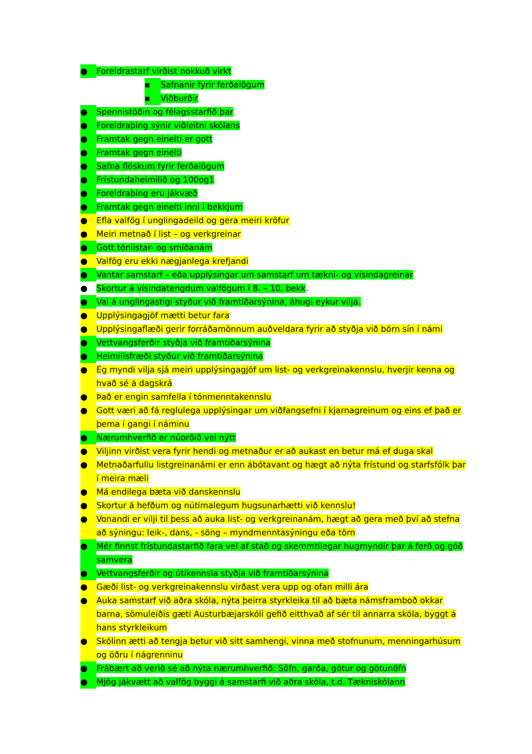● Foreldrastarf virðist nokkuð virkt
▪ Safnanir fyrir ferðalögum
▪ Viðburðir
● Spennistöðin og félagsstarfið þar
● Foreldraþing sýnir viðleitni skólans
● Framtak gegn einelti er gott
● Framtak gegn einelti
● Safna flöskum fyrir ferðalögum
● Frístundaheimilið og 100og1
● Foreldraþing eru jákvæð
● Framtak gegn einelti inni í bekkjum
● Efla valfög í unglingadeild og gera meiri kröfur
● Meiri metnað í list – og verkgreinar
● Gott tónlistar- og smíðanám
● Valfög eru ekki nægjanlega krefjandi
● Vantar samstarf – eða upplýsingar um samstarf um tækni- og vísindagreinar
● Skortur á vísindatengdum valfögum í 8. – 10. bekk.
● Val á unglingastigi styður við framtíðarsýnina, áhugi eykur vilja.
● Upplýsingagjöf mætti betur fara
● Upplýsingaflæði gerir forráðamönnum auðveldara fyrir að styðja við börn sín í námi
● Vettvangsferðir styðja við framtíðarsýnina
● Heimilisfræði styður við framtíðarsýnina
● Ég myndi vilja sjá meiri upplýsingagjöf um list- og verkgreinakennslu, hverjir kenna og hvað sé á dagskrá
● Það er engin samfella í tónmenntakennslu
● Gott væri að fá reglulega upplýsingar um viðfangsefni í kjarnagreinum og eins ef það er þema í gangi í náminu
● Nærumhverfið er núorðið vel nýtt
● Viljinn virðist vera fyrir hendi og metnaður er að aukast en betur má ef duga skal
● Metnaðarfullu listgreinanámi er enn ábótavant og hægt að nýta frístund og starfsfólk þar í meira mæli
● Má endilega bæta við danskennslu
● Skortur á hefðum og nútímalegum hugsunarhætti við kennslu!
● Vonandi er vilji til þess að auka list- og verkgreinanám, hægt að gera með því að stefna að sýningu: leik-, dans, - söng – myndmenntasýningu eða törn
● Mér finnst frístundastarfið fara vel af stað og skemmtilegar hugmyndir þar á ferð og góð samvera
● Vettvangsferðir og útikennsla styðja við framtíðarsýnina
● Gæði list- og verkgreinakennslu virðast vera upp og ofan milli ára
● Auka samstarf við aðra skóla, nýta þeirra styrkleika til að bæta námsframboð okkar barna, sömuleiðis gæti Austurbæjarskóli gefið eitthvað af sér til annarra skóla, byggt á hans styrkleikum
● Skólinn ætti að tengja betur við sitt samhengi, vinna með stofnunum, menningarhúsum og öðru í nágrenninu
● Frábært að verið sé að nýta nærumhverfið: Söfn, garða, götur og götunöfn
● Mjög jákvætt að valfög byggi á samstarfi við aðra skóla, t.d. Tækniskólann